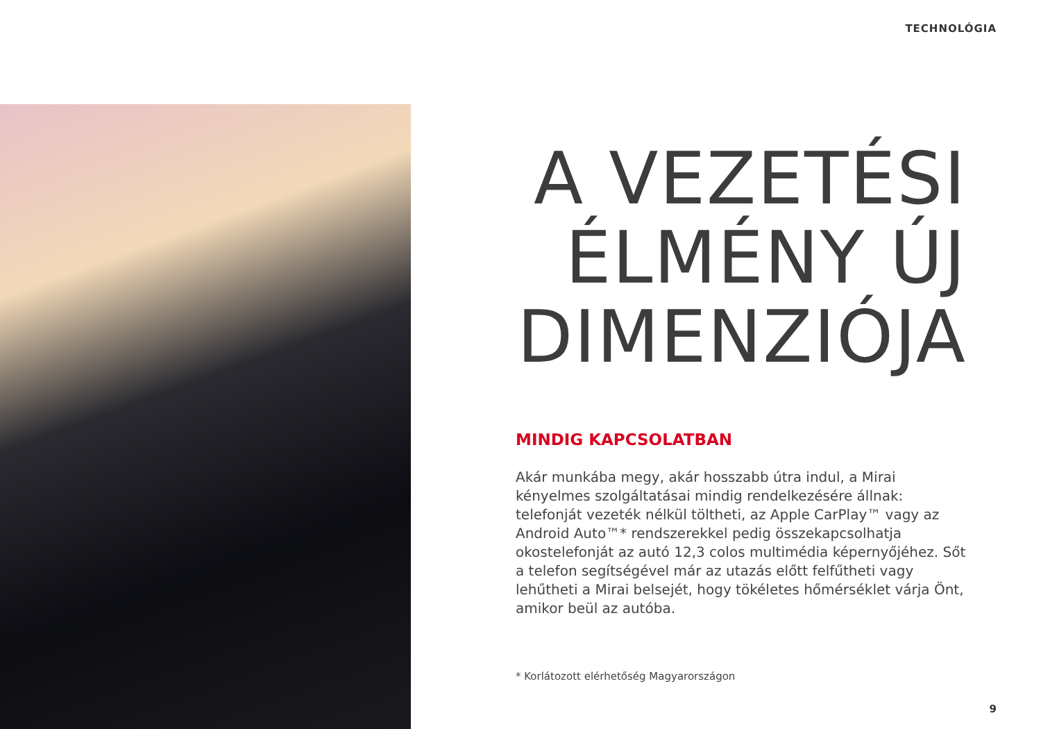TECHNOLÓGIA
A VEZETÉSI ÉLMÉNY ÚJ DIMENZIÓJA
MINDIG KAPCSOLATBAN
Akár munkába megy, akár hosszabb útra indul, a Mirai kényelmes szolgáltatásai mindig rendelkezésére állnak: telefonját vezeték nélkül töltheti, az Apple CarPlay™ vagy az Android Auto™* rendszerekkel pedig összekapcsolhatja okostelefonját az autó 12,3 colos multimédia képernyőjéhez. Sőt a telefon segítségével már az utazás előtt felfűtheti vagy lehűtheti a Mirai belsejét, hogy tökéletes hőmérséklet várja Önt, amikor beül az autóba.
* Korlátozott elérhetőség Magyarországon
9